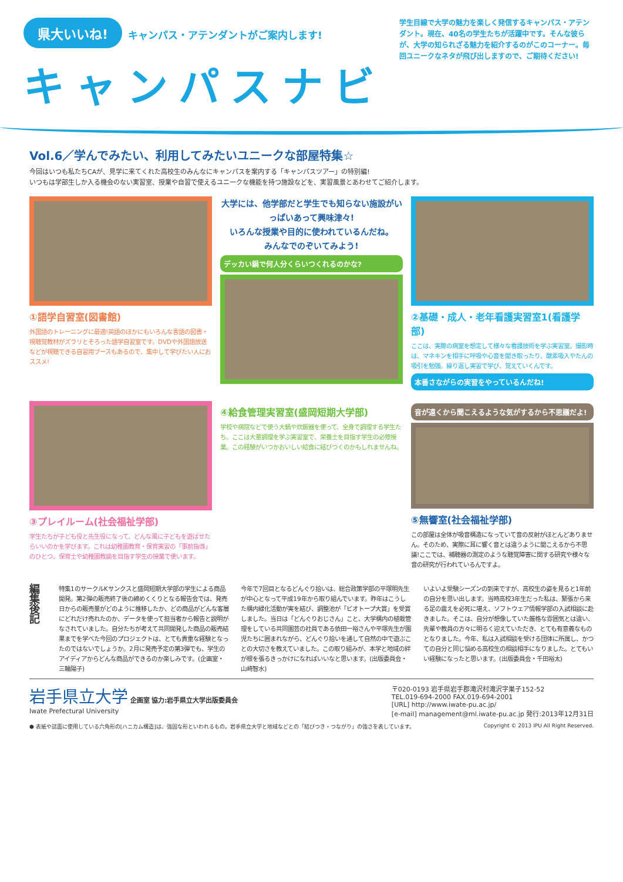県大いいね! キャンパス・アテンダントがご案内します!
キャンパスナビ
学生目線で大学の魅力を楽しく発信するキャンパス・アテンダント。現在、40名の学生たちが活躍中です。そんな彼らが、大学の知られざる魅力を紹介するのがこのコーナー。毎回ユニークなネタが飛び出しますので、ご期待ください!
Vol.6／学んでみたい、利用してみたいユニークな部屋特集☆
今回はいつも私たちCAが、見学に来てくれた高校生のみんなにキャンパスを案内する「キャンパスツアー」の特別編!
いつもは学部生しか入る機会のない実習室、授業や自習で使えるユニークな機能を持つ施設などを、実習風景とあわせてご紹介します。
①語学自習室(図書館)
外国語のトレーニングに最適!英語のほかにもいろんな言語の図書・視聴覚教材がズラリとそろった語学自習室です。DVDや外国語放送などが視聴できる自習用ブースもあるので、集中して学びたい人におススメ!
大学には、他学部だと学生でも知らない施設がいっぱいあって興味津々!
いろんな授業や目的に使われているんだね。
みんなでのぞいてみよう!
デッカい鍋で何人分くらいつくれるのかな?
②基礎・成人・老年看護実習室1(看護学部)
ここは、実際の病室を想定して様々な看護技術を学ぶ実習室。撮影時は、マネキンを相手に呼吸や心音を聞き取ったり、酸素吸入やたんの吸引を勉強。繰り返し実習で学び、覚えていくんです。
本番さながらの実習をやっているんだね!
③プレイルーム(社会福祉学部)
学生たちが子ども役と先生役になって、どんな風に子どもを遊ばせたらいいのかを学びます。これは幼稚園教育・保育実習の「事前指導」のひとつ。保育士や幼稚園教諭を目指す学生の授業で使います。
④給食管理実習室(盛岡短期大学部)
学校や病院などで使う大鍋や炊飯器を使って、全身で調理する学生たち。ここは大量調理を学ぶ実習室で、栄養士を目指す学生の必修授業。この経験がいつかおいしい給食に結びつくのかもしれませんね。
音が遠くから聞こえるような気がするから不思議だよ!
⑤無響室(社会福祉学部)
この部屋は全体が吸音構造になっていて音の反射がほとんどありません。そのため、実際に耳に響く音とは違うように聞こえるから不思議!ここでは、補聴器の測定のような聴覚障害に関する研究や様々な音の研究が行われているんですよ。
編集後記
特集1のサークルKサンクスと盛岡短期大学部の学生による商品開発。第2弾の販売終了後の締めくくりとなる報告会では、発売日からの販売量がどのように推移したか、どの商品がどんな客層にどれだけ売れたのか、データを使って担当者から報告と説明がなされていました。自分たちが考えて共同開発した商品の販売結果までを学べた今回のプロジェクトは、とても貴重な経験となったのではないでしょうか。2月に発売予定の第3弾でも、学生のアイディアからどんな商品ができるのか楽しみです。(企画室・三輪陽子)
今年で7回目となるどんぐり拾いは、総合政策学部の平塚明先生が中心となって平成19年から取り組んでいます。昨年はこうした構内緑化活動が実を結び、調整池が「ビオトープ大賞」を受賞しました。当日は「どんぐりおじさん」こと、大学構内の植栽管理をしている共同園芸の社員である依田一裕さんや平塚先生が園児たちに囲まれながら、どんぐり拾いを通して自然の中で遊ぶことの大切さを教えていました。この取り組みが、本学と地域の絆が根を張るきっかけになればいいなと思います。(出版委員会・山崎智水)
いよいよ受験シーズンの到来ですが、高校生の姿を見ると1年前の自分を思い出します。当時高校3年生だった私は、緊張から来る足の震えを必死に堪え、ソフトウェア情報学部の入試相談に赴きました。そこは、自分が想像していた厳格な雰囲気とは違い、先輩や教員の方々に明るく迎えていただき、とても有意義なものとなりました。今年、私は入試相談を受ける団体に所属し、かつての自分と同じ悩める高校生の相談相手になりました。とてもいい経験になったと思います。(出版委員会・千田裕太)
岩手県立大学 企画室 協力:岩手県立大学出版委員会
Iwate Prefectural University
〒020-0193 岩手県岩手郡滝沢村滝沢字巣子152-52
TEL.019-694-2000 FAX.019-694-2001
[URL] http://www.iwate-pu.ac.jp/
[e-mail] management@ml.iwate-pu.ac.jp 発行:2013年12月31日
⬢ 表紙や誌面に使用している六角形の[ハニカム構造]は、強固な形といわれるもの。岩手県立大学と地域などとの「結びつき・つながり」の強さを表しています。 Copyright © 2013 IPU All Right Reserved.